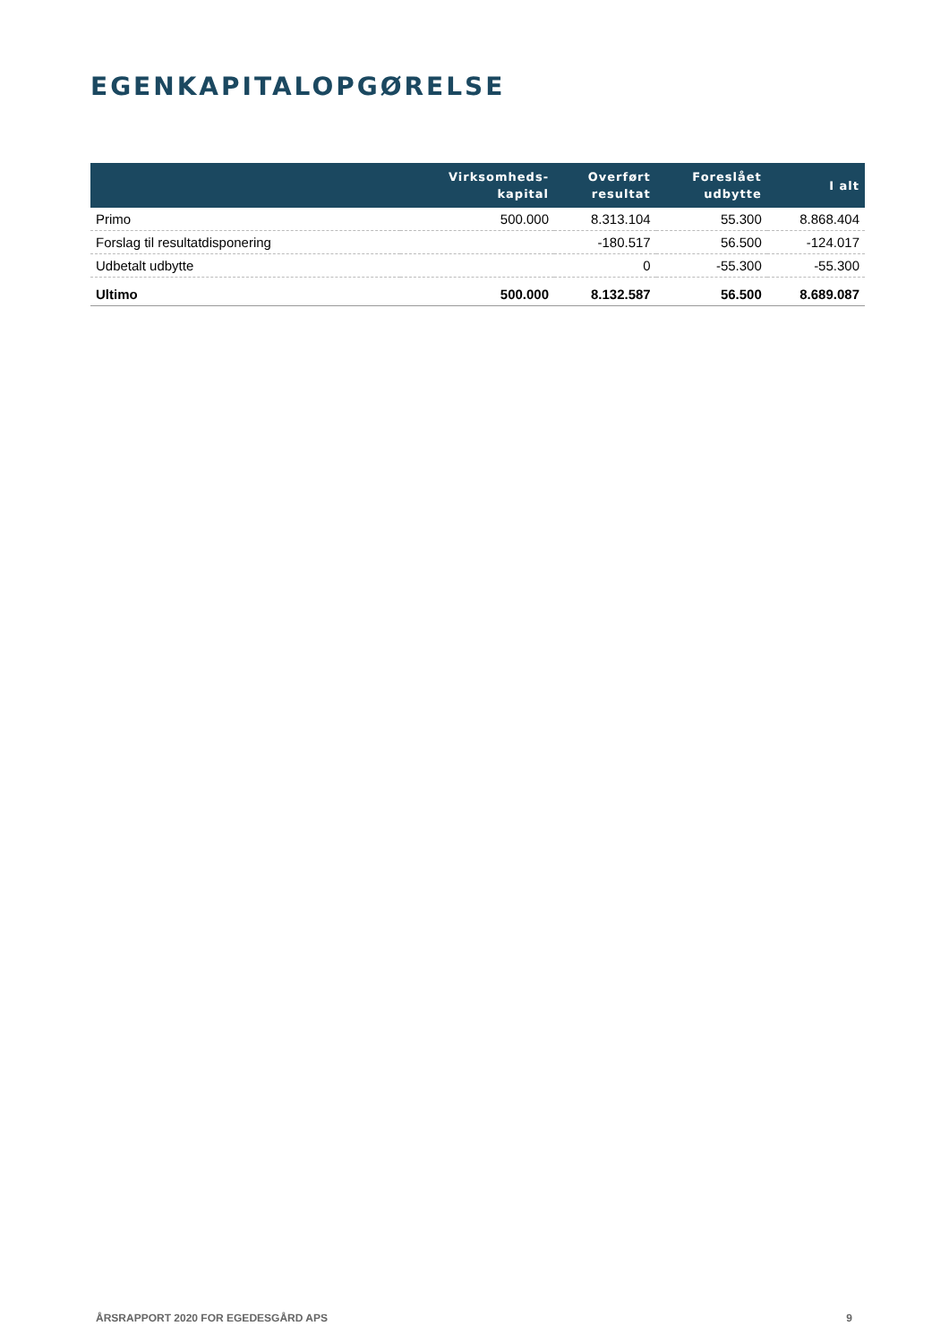EGENKAPITALOPGØRELSE
| | Virksomheds- kapital | Overført resultat | Foreslået udbytte | I alt |
| --- | --- | --- | --- | --- |
| Primo | 500.000 | 8.313.104 | 55.300 | 8.868.404 |
| Forslag til resultatdisponering | | -180.517 | 56.500 | -124.017 |
| Udbetalt udbytte | | 0 | -55.300 | -55.300 |
| Ultimo | 500.000 | 8.132.587 | 56.500 | 8.689.087 |
ÅRSRAPPORT 2020 FOR EGEDESGÅRD APS 9